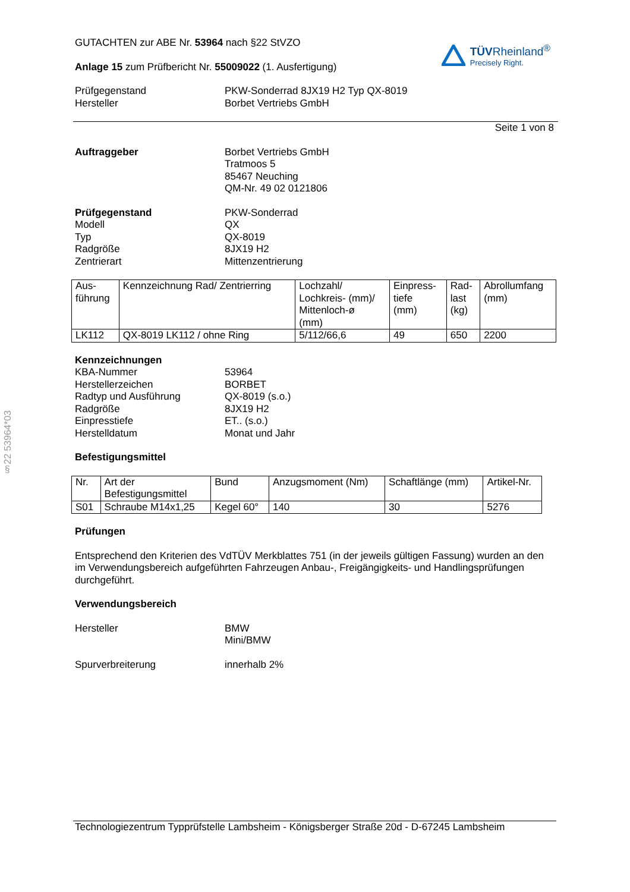§22 53964*03
GUTACHTEN zur ABE Nr. 53964 nach §22 StVZO
Anlage 15 zum Prüfbericht Nr. 55009022 (1. Ausfertigung)
TÜVRheinland<sup>®</sup>
Precisely Right.
Prüfgegenstand
Hersteller
PKW-Sonderrad 8JX19 H2 Typ QX-8019
Borbet Vertriebs GmbH
Seite 1 von 8
Auftraggeber Borbet Vertriebs GmbH
Tratmoos 5
85467 Neuching
QM-Nr. 49 02 0121806
Prüfgegenstand
Modell
Typ
Radgröße
Zentrierart
PKW-Sonderrad
QX
QX-8019
8JX19 H2
Mittenzentrierung
| Aus- führung | Kennzeichnung Rad/ Zentrierring | Lochzahl/ Lochkreis- (mm)/ Mittenloch-ø (mm) | Einpress- tiefe (mm) | Rad- last (kg) | Abrollumfang (mm) |
| LK112 | QX-8019 LK112 / ohne Ring | 5/112/66,6 | 49 | 650 | 2200 |
Kennzeichnungen
KBA-Nummer
Herstellerzeichen
Radtyp und Ausführung
Radgröße
Einpresstiefe
Herstelldatum
53964
BORBET
QX-8019 (s.o.)
8JX19 H2
ET.. (s.o.)
Monat und Jahr
Befestigungsmittel
| Nr. | Art der Befestigungsmittel | Bund | Anzugsmoment (Nm) | Schaftlänge (mm) | Artikel-Nr. |
| S01 | Schraube M14x1,25 | Kegel 60° | 140 | 30 | 5276 |
Prüfungen
Entsprechend den Kriterien des VdTÜV Merkblattes 751 (in der jeweils gültigen Fassung) wurden an den im Verwendungsbereich aufgeführten Fahrzeugen Anbau-, Freigängigkeits- und Handlingsprüfungen durchgeführt.
Verwendungsbereich
Hersteller BMW
Mini/BMW
Spurverbreiterung innerhalb 2%
Technologiezentrum Typprüfstelle Lambsheim - Königsberger Straße 20d - D-67245 Lambsheim